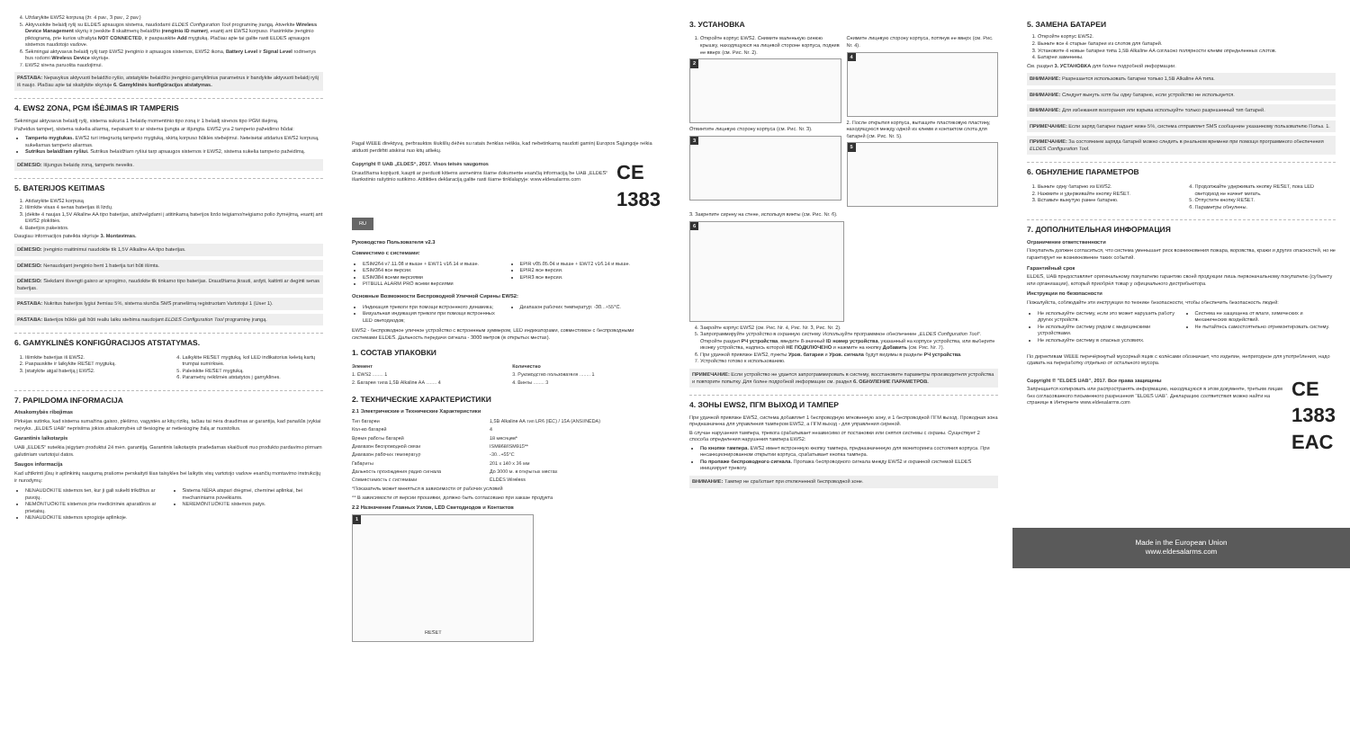4. Uždarykite EWS2 korpusą (žr. 4 pav., 3 pav., 2 pav.)
5. Aktyvuokite belaidį ryšį su ELDES apsaugos sistema, naudodami ELDES Configuration Tool programinę įrangą. Atverkite Wireless Device Management skyrių ir įveskite 8 skaitmenų belaidžio įrenginio ID numerį, esantį ant EWS2 korpuso. Pasirinkite įrenginio piktogramą, prie kurios užrašyta NOT CONNECTED, ir paspauskite Add mygtuką. Plačiau apie tai galite rasti ELDES apsaugos sistemos naudotojo vadove.
6. Sėkmingai aktyvavus belaidį ryšį tarp EWS2 įrenginio ir apsaugos sistemos, EWS2 ikona, Battery Level ir Signal Level rodmenys bus rodomi Wireless Device skyriuje.
7. EWS2 sirena paruošta naudojimui.
PASTABA: Nepavykus aktyvuoti belaidžio ryšio, atstatykite belaidžio įrenginio gamyklinius parametrus ir bandykite aktyvuoti belaidį ryšį iš naujo. Plačiau apie tai skaitykite skyriuje 6. Gamyklinės konfigūracijos atstatymas.
4. EWS2 ZONA, PGM IŠĖJIMAS IR TAMPERIS
Sėkmingai aktyvavus belaidį ryšį, sistema sukuria 1 belaidę momentinio tipo zoną ir 1 belaidį sirenos tipo PGM išėjimą.
Pažeidus tamperį, sistema sukelia aliarmą, nepaisant to ar sistema įjungta ar išjungta. EWS2 yra 2 tamperio pažeidimo būdai:
Tamperio mygtukas. EWS2 turi integruotą tamperio mygtuką, skirtą korpuso būklės stebėjimui. Neteisėtai atidarius EWS2 korpusą, sukeliamas tamperio aliarmas.
Sutrikus belaidžiam ryšiui. Sutrikus belaidžiam ryšiui tarp apsaugos sistemos ir EWS2, sistema sukelia tamperio pažeidimą.
DĖMESIO: Išjungus belaidę zoną, tamperis neveiks.
5. BATERIJOS KEITIMAS
1. Atidarykite EWS2 korpusą
2. Išimkite visas 4 senas baterijas iš lizdų.
3. Įdėkite 4 naujas 1,5V Alkaline AA tipo baterijas, atsižvelgdami į atitinkamą baterijos lizdo teigiamo/neigiamo polio žymėjimą, esantį ant EWS2 plokštės.
4. Baterijos pakeistos.
Daugiau informacijos pateikta skyriuje 3. Montavimas.
DĖMESIO: Įrenginio maitinimui naudokite tik 1,5V Alkaline AA tipo baterijas.
DĖMESIO: Nenaudojant įrenginio bent 1 baterija turi būti išimta.
DĖMESIO: Siekdami išvengti gaisro ar sprogimo, naudokite tik tinkamo tipo baterijas. Draudžiama įkrauti, ardyti, kaitinti ar deginti senas baterijas.
PASTABA: Nukritus baterijos lygiui žemiau 5%, sistema siunčia SMS pranešimą registruotam Vartotojui 1 (User 1).
PASTABA: Baterijos būklė gali būti realiu laiku stebima naudojant ELDES Configuration Tool programinę įrangą.
6. GAMYKLINĖS KONFIGŪRACIJOS ATSTATYMAS.
1. Išimkite baterijas iš EWS2.
2. Paspauskite ir laikykite RESET mygtuką.
3. Įstatykite atgal bateriją į EWS2.
4. Laikykite RESET mygtuką, kol LED indikatorius keletą kartų trumpai sumirksės.
5. Paleiskite RESET mygtuką.
6. Parametrų reikšmės atstatytos į gamyklines.
7. PAPILDOMA INFORMACIJA
Atsakomybės ribojimas
Pirkėjas sutinka, kad sistema sumažina gaisro, plėšimo, vagystės ar kitų rizikų, tačiau tai nėra draudimas ar garantija, kad panašūs įvykiai neįvyks. „ELDES UAB“ neprisiima jokios atsakomybės už tiesioginę ar netiesioginę žalą ar nuostolius.
Garantinis laikotarpis
UAB „ELDES“ suteikia įsigytam produktui 24 mėn. garantiją. Garantinis laikotarpis pradedamas skaičiuoti nuo produkto pardavimo pirmam galutiniam vartotojui datos.
Saugos informacija
Kad užtikrinti jūsų ir aplinkinių saugumą prašome perskaityti šias taisykles bei laikytis visų vartotojo vadove esančių montavimo instrukcijų ir nurodymų:
NENAUDOKITE sistemos ten, kur ji gali sukelti trikdžius ar pavojų.
NEMONTUOKITE sistemos prie medicininės aparatūros ar prietaisų.
NENAUDOKITE sistemos sprogioje aplinkoje.
Sistema NĖRA atspari drėgmei, cheminei aplinkai, bei mechaniniams poveikiams.
NEREMONTUOKITE sistemos patys.
Pagal WEEE direktyvą, perbrauktos šiukšlių dėžės su ratais ženklas reiškia, kad nebetinkamą naudoti gaminį Europos Sąjungoje reikia atiduoti perdirbti atskirai nuo kitų atliekų.
Copyright © UAB „ELDES“, 2017. Visos teisės saugomos
Draudžiama kopijuoti, kaupti ar perduoti kitiems asmenims šiame dokumente esančią informaciją be UAB „ELDES“ išankstinio rašytinio sutikimo. Atitikties deklaraciją galite rasti šiame tinklalapyje: www.eldesalarms.com
CE 1383
RU
Руководство Пользователя v2.3
Совместимо с системами:
ESIM264 v7.11.08 и выше + EWT1 v16.14 и выше.
ESIM364 все версии.
ESIM384 всеми версиями
PITBULL ALARM PRO всеми версиями
EPIR v05.05.04 и выше + EWT2 v16.14 и выше.
EPIR2 все версии.
EPIR3 все версии.
Основные Возможности Беспроводной Уличной Сирены EWS2:
Индикация тревоги при помощи встроенного динамика;
Визуальная индикация тревоги при помощи встроенных LED светодиодов;
Диапазон рабочих температур: -30...+55°C.
EWS2 - беспроводное уличное устройство с встроенным зуммером, LED индикаторами, совместимое с беспроводными системами ELDES. Дальность передачи сигнала - 3000 метров (в открытых местах).
1. СОСТАВ УПАКОВКИ
| Элемент | Количество |
| --- | --- |
| 1. EWS2 ........ 1 | 3. Руководство пользователя ........ 1 |
| 2. Батарея типа 1,5В Alkaline AA ........ 4 | 4. Винты ........ 3 |
2. ТЕХНИЧЕСКИЕ ХАРАКТЕРИСТИКИ
2.1 Электрические и Технические Характеристики
| Тип батареи | 1,5В Alkaline AA тип LR6 (IEC) / 15A (ANSI/NEDA) |
| Кол-во батарей | 4 |
| Время работы батарей | 18 месяцев* |
| Диапазон беспроводной связи | ISM868/ISM915** |
| Диапазон рабочих температур | -30...+55°C |
| Габариты | 201 x 140 x 36 мм |
| Дальность прохождения радио сигнала | До 3000 м. в открытых местах |
| Совместимость с системами | ELDES Wireless |
*Показатель может меняться в зависимости от рабочих условий
** В зависимости от версии прошивки, должно быть согласовано при заказе продукта
2.2 Назначение Главных Узлов, LED Светодиодов и Контактов
1
RESET
3. УСТАНОВКА
1. Откройте корпус EWS2. Снимите маленькую синюю крышку, находящуюся на лицевой стороне корпуса, поднив ее вверх (см. Рис. Nr. 2).
2
Отвинтите лицевую сторону корпуса (см. Рис. Nr. 3).
3
Снимите лицевую сторону корпуса, потянув ее вверх (см. Рис. Nr. 4).
4
2. После открытия корпуса, вытащите пластиковую пластину, находящуюся между одной из клемм и контактом слота для батарей (см. Рис. Nr. 5).
5
3. Закрепите сирену на стене, используя винты (см. Рис. Nr. 6).
6
4. Закройте корпус EWS2 (см. Рис. Nr. 4, Рис. Nr. 3, Рис. Nr. 2).
5. Запрограммируйте устройство в охранную систему. Используйте программное обеспечение „ELDES Configuration Tool“. Откройте раздел РЧ устройства, введите 8-значный ID номер устройства, указанный на корпусе устройства, или выберите иконку устройства, надпись которой НЕ ПОДКЛЮЧЕНО и нажмите на кнопку Добавить (см. Рис. Nr. 7).
6. При удачной привязке EWS2, пункты Уров. батареи и Уров. сигнала будут видимы в разделе РЧ устройства.
7. Устройство готово к использованию.
ПРИМЕЧАНИЕ: Если устройство не удается запрограммировать в систему, восстановите параметры производителя устройства и повторите попытку. Для более подробной информации см. раздел 6. ОБНУЛЕНИЕ ПАРАМЕТРОВ.
4. ЗОНЫ EWS2, ПГМ ВЫХОД И ТАМПЕР
При удачной привязке EWS2, система добавляет 1 беспроводную мгновенную зону, и 1 беспроводной ПГМ выход. Проводная зона предназначена для управления тампером EWS2, а ПГМ выход - для управления сиреной.
В случае нарушения тампера, тревога срабатывает независимо от постановки или снятия системы с охраны. Существует 2 способа определения нарушения тампера EWS2:
По кнопке тампера. EWS2 имеет встроенную кнопку тампера, предназначенную для мониторинга состояния корпуса. При несанкционированном открытии корпуса, срабатывает кнопка тампера.
По пропаже беспроводного сигнала. Пропажа беспроводного сигнала между EWS2 и охранной системой ELDES инициирует тревогу.
ВНИМАНИЕ: Тампер не сработает при отключенной беспроводной зоне.
5. ЗАМЕНА БАТАРЕИ
1. Откройте корпус EWS2.
2. Выньте все 4 старые батареи из слотов для батарей.
3. Установите 4 новые батареи типа 1,5В Alkaline AA согласно полярности клемм определенных слотов.
4. Батареи заменены.
См. раздел 3. УСТАНОВКА для более подробной информации.
ВНИМАНИЕ: Разрешается использовать батареи только 1,5В Alkaline AA типа.
ВНИМАНИЕ: Следует вынуть хотя бы одну батарею, если устройство не используется.
ВНИМАНИЕ: Для избежания возгорания или взрыва используйте только разрешенный тип батарей.
ПРИМЕЧАНИЕ: Если заряд батареи падает ниже 5%, система отправляет SMS сообщение указанному пользователю Польз. 1.
ПРИМЕЧАНИЕ: За состоянием заряда батарей можно следить в реальном времени при помощи программного обеспечения ELDES Configuration Tool.
6. ОБНУЛЕНИЕ ПАРАМЕТРОВ
1. Выньте одну батарею из EWS2.
2. Нажмите и удерживайте кнопку RESET.
3. Вставьте вынутую ранее батарею.
4. Продолжайте удерживать кнопку RESET, пока LED светодиод не начнет мигать.
5. Отпустите кнопку RESET.
6. Параметры обнулены.
7. ДОПОЛНИТЕЛЬНАЯ ИНФОРМАЦИЯ
Ограничение ответственности
Покупатель должен согласиться, что система уменьшает риск возникновения пожара, воровства, кражи и других опасностей, но не гарантирует не возникновение таких событий.
Гарантийный срок
ELDES, UAB предоставляет оригинальному покупателю гарантию своей продукции лишь первоначальному покупателю (субъекту или организации), который приобрёл товар у официального дистрибьютора.
Инструкции по безопасности
Пожалуйста, соблюдайте эти инструкции по технике безопасности, чтобы обеспечить безопасность людей:
Не используйте систему, если это может нарушить работу других устройств.
Не используйте систему рядом с медицинскими устройствами.
Не используйте систему в опасных условиях.
Система не защищена от влаги, химических и механических воздействий.
Не пытайтесь самостоятельно отремонтировать систему.
По директивам WEEE перечёркнутый мусорный ящик с колёсами обозначает, что изделие, непригодное для употребления, надо сдавать на переработку отдельно от остального мусора.
Copyright © "ELDES UAB", 2017. Все права защищены
Запрещается копировать или распространять информацию, находящуюся в этом документе, третьим лицам без согласованного письменного разрешения "ELDES UAB". Декларацию соответствия можно найти на странице в Интернете www.eldesalarms.com
CE 1383
EAC
Made in the European Union
www.eldesalarms.com